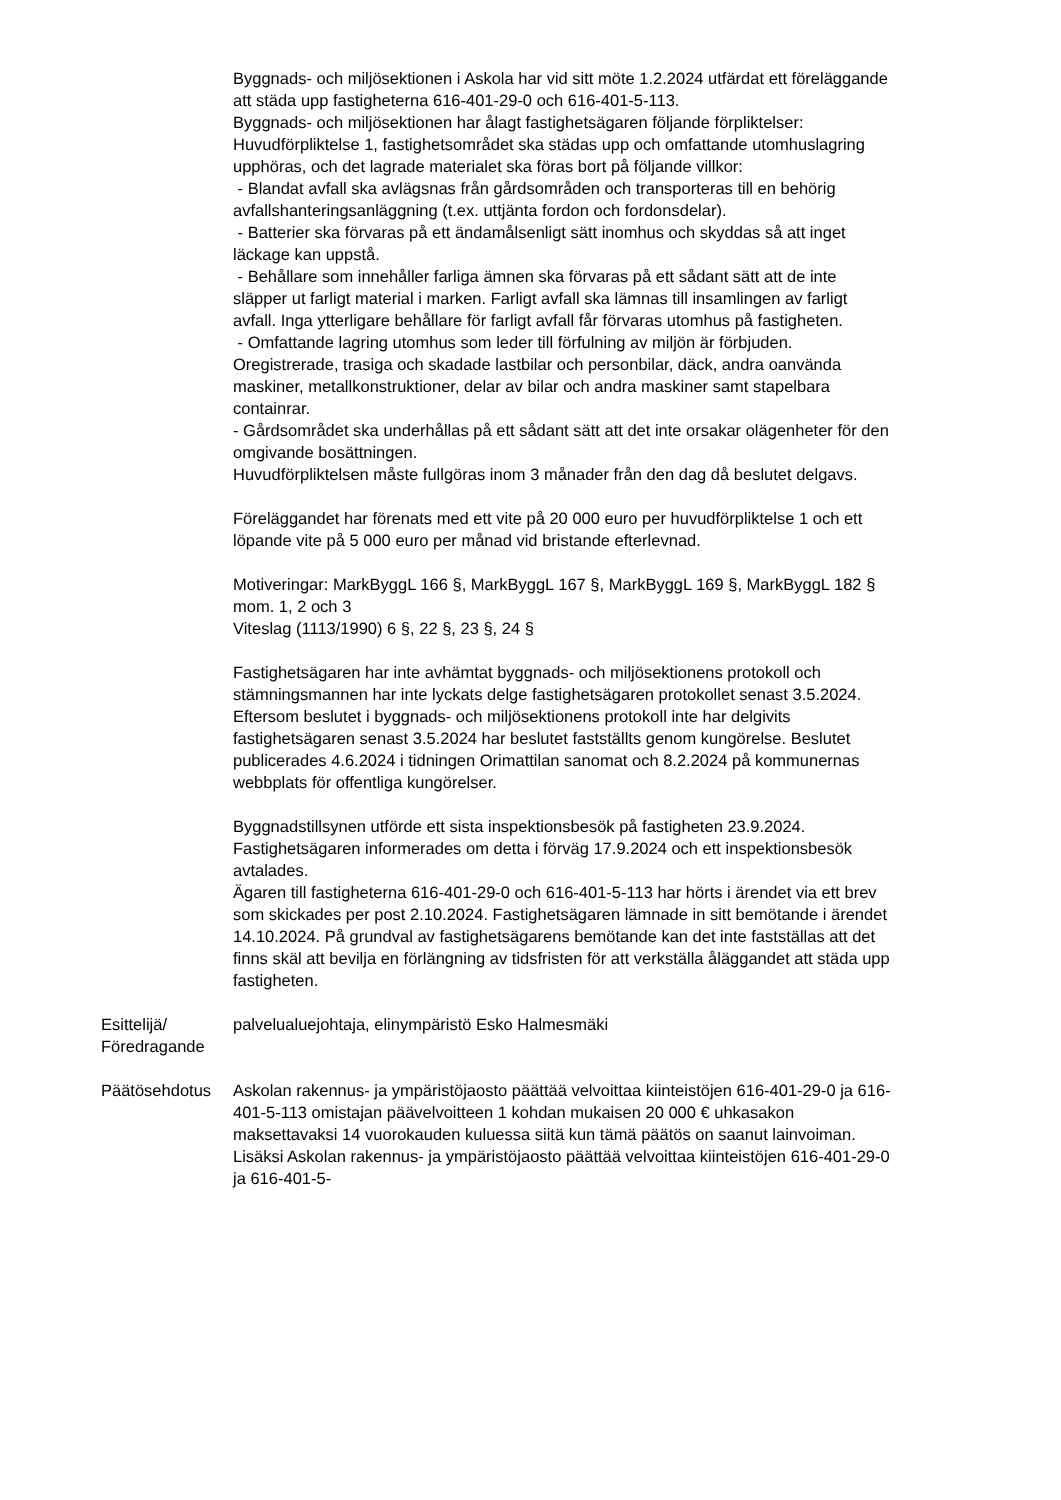Byggnads- och miljösektionen i Askola har vid sitt möte 1.2.2024 utfärdat ett föreläggande att städa upp fastigheterna 616-401-29-0 och 616-401-5-113.
Byggnads- och miljösektionen har ålagt fastighetsägaren följande förpliktelser:
Huvudförpliktelse 1, fastighetsområdet ska städas upp och omfattande utomhuslagring upphöras, och det lagrade materialet ska föras bort på följande villkor:
- Blandat avfall ska avlägsnas från gårdsområden och transporteras till en behörig avfallshanteringsanläggning (t.ex. uttjänta fordon och fordonsdelar).
- Batterier ska förvaras på ett ändamålsenligt sätt inomhus och skyddas så att inget läckage kan uppstå.
- Behållare som innehåller farliga ämnen ska förvaras på ett sådant sätt att de inte släpper ut farligt material i marken. Farligt avfall ska lämnas till insamlingen av farligt avfall. Inga ytterligare behållare för farligt avfall får förvaras utomhus på fastigheten.
- Omfattande lagring utomhus som leder till förfulning av miljön är förbjuden. Oregistrerade, trasiga och skadade lastbilar och personbilar, däck, andra oanvända maskiner, metallkonstruktioner, delar av bilar och andra maskiner samt stapelbara containrar.
- Gårdsområdet ska underhållas på ett sådant sätt att det inte orsakar olägenheter för den omgivande bosättningen.
Huvudförpliktelsen måste fullgöras inom 3 månader från den dag då beslutet delgavs.
Föreläggandet har förenats med ett vite på 20 000 euro per huvudförpliktelse 1 och ett löpande vite på 5 000 euro per månad vid bristande efterlevnad.
Motiveringar: MarkByggL 166 §, MarkByggL 167 §, MarkByggL 169 §, MarkByggL 182 § mom. 1, 2 och 3
Viteslag (1113/1990) 6 §, 22 §, 23 §, 24 §
Fastighetsägaren har inte avhämtat byggnads- och miljösektionens protokoll och stämningsmannen har inte lyckats delge fastighetsägaren protokollet senast 3.5.2024.
Eftersom beslutet i byggnads- och miljösektionens protokoll inte har delgivits fastighetsägaren senast 3.5.2024 har beslutet fastställts genom kungörelse. Beslutet publicerades 4.6.2024 i tidningen Orimattilan sanomat och 8.2.2024 på kommunernas webbplats för offentliga kungörelser.
Byggnadstillsynen utförde ett sista inspektionsbesök på fastigheten 23.9.2024. Fastighetsägaren informerades om detta i förväg 17.9.2024 och ett inspektionsbesök avtalades.
Ägaren till fastigheterna 616-401-29-0 och 616-401-5-113 har hörts i ärendet via ett brev som skickades per post 2.10.2024. Fastighetsägaren lämnade in sitt bemötande i ärendet 14.10.2024. På grundval av fastighetsägarens bemötande kan det inte fastställas att det finns skäl att bevilja en förlängning av tidsfristen för att verkställa åläggandet att städa upp fastigheten.
Esittelijä/ Föredragande
palvelualuejohtaja, elinympäristö Esko Halmesmäki
Päätösehdotus Askolan rakennus- ja ympäristöjaosto päättää velvoittaa kiinteistöjen 616-401-29-0 ja 616-401-5-113 omistajan päävelvoitteen 1 kohdan mukaisen 20 000 € uhkasakon maksettavaksi 14 vuorokauden kuluessa siitä kun tämä päätös on saanut lainvoiman. Lisäksi Askolan rakennus- ja ympäristöjaosto päättää velvoittaa kiinteistöjen 616-401-29-0 ja 616-401-5-